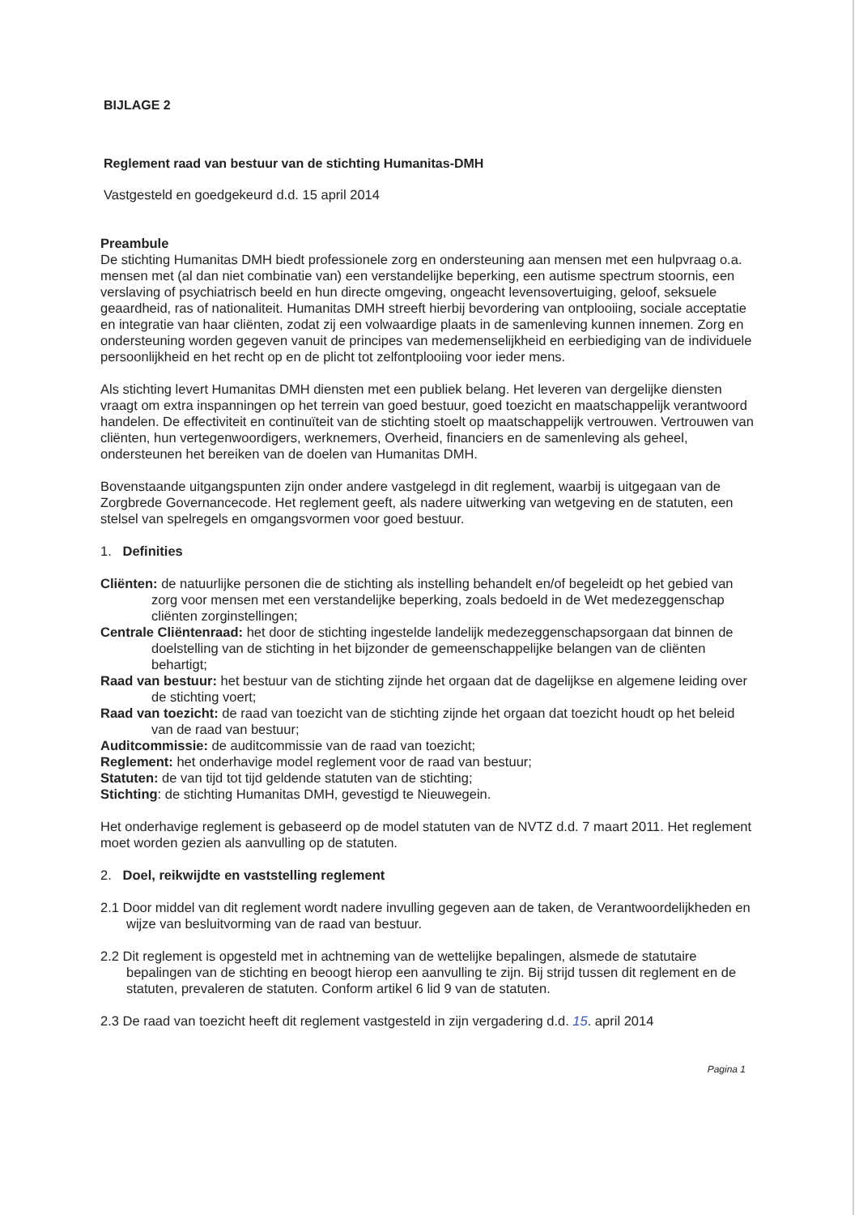BIJLAGE 2
Reglement raad van bestuur van de stichting Humanitas-DMH
Vastgesteld en goedgekeurd d.d. 15 april 2014
Preambule
De stichting Humanitas DMH biedt professionele zorg en ondersteuning aan mensen met een hulpvraag o.a. mensen met (al dan niet combinatie van) een verstandelijke beperking, een autisme spectrum stoornis, een verslaving of psychiatrisch beeld en hun directe omgeving, ongeacht levensovertuiging, geloof, seksuele geaardheid, ras of nationaliteit. Humanitas DMH streeft hierbij bevordering van ontplooiing, sociale acceptatie en integratie van haar cliënten, zodat zij een volwaardige plaats in de samenleving kunnen innemen. Zorg en ondersteuning worden gegeven vanuit de principes van medemenselijkheid en eerbiediging van de individuele persoonlijkheid en het recht op en de plicht tot zelfontplooiing voor ieder mens.
Als stichting levert Humanitas DMH diensten met een publiek belang. Het leveren van dergelijke diensten vraagt om extra inspanningen op het terrein van goed bestuur, goed toezicht en maatschappelijk verantwoord handelen. De effectiviteit en continuïteit van de stichting stoelt op maatschappelijk vertrouwen. Vertrouwen van cliënten, hun vertegenwoordigers, werknemers, Overheid, financiers en de samenleving als geheel, ondersteunen het bereiken van de doelen van Humanitas DMH.
Bovenstaande uitgangspunten zijn onder andere vastgelegd in dit reglement, waarbij is uitgegaan van de Zorgbrede Governancecode. Het reglement geeft, als nadere uitwerking van wetgeving en de statuten, een stelsel van spelregels en omgangsvormen voor goed bestuur.
1. Definities
Cliënten: de natuurlijke personen die de stichting als instelling behandelt en/of begeleidt op het gebied van zorg voor mensen met een verstandelijke beperking, zoals bedoeld in de Wet medezeggenschap cliënten zorginstellingen;
Centrale Cliëntenraad: het door de stichting ingestelde landelijk medezeggenschapsorgaan dat binnen de doelstelling van de stichting in het bijzonder de gemeenschappelijke belangen van de cliënten behartigt;
Raad van bestuur: het bestuur van de stichting zijnde het orgaan dat de dagelijkse en algemene leiding over de stichting voert;
Raad van toezicht: de raad van toezicht van de stichting zijnde het orgaan dat toezicht houdt op het beleid van de raad van bestuur;
Auditcommissie: de auditcommissie van de raad van toezicht;
Reglement: het onderhavige model reglement voor de raad van bestuur;
Statuten: de van tijd tot tijd geldende statuten van de stichting;
Stichting: de stichting Humanitas DMH, gevestigd te Nieuwegein.
Het onderhavige reglement is gebaseerd op de model statuten van de NVTZ d.d. 7 maart 2011. Het reglement moet worden gezien als aanvulling op de statuten.
2. Doel, reikwijdte en vaststelling reglement
2.1 Door middel van dit reglement wordt nadere invulling gegeven aan de taken, de Verantwoordelijkheden en wijze van besluitvorming van de raad van bestuur.
2.2 Dit reglement is opgesteld met in achtneming van de wettelijke bepalingen, alsmede de statutaire bepalingen van de stichting en beoogt hierop een aanvulling te zijn. Bij strijd tussen dit reglement en de statuten, prevaleren de statuten. Conform artikel 6 lid 9 van de statuten.
2.3 De raad van toezicht heeft dit reglement vastgesteld in zijn vergadering d.d. 15. april 2014
Pagina 1